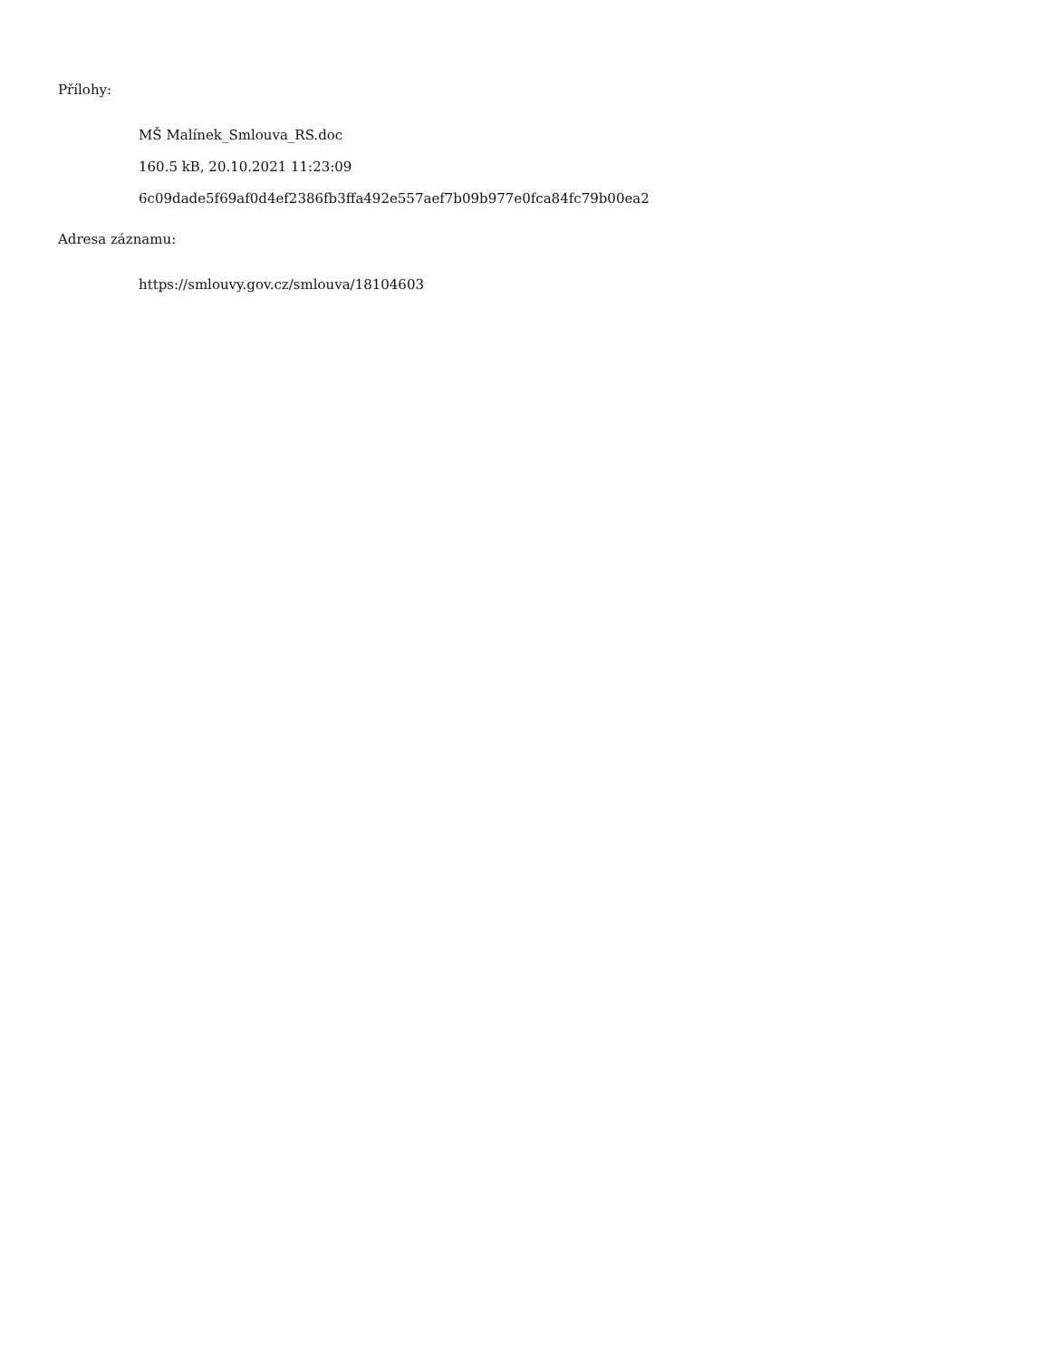Přílohy:
MŠ Malínek_Smlouva_RS.doc
160.5 kB, 20.10.2021 11:23:09
6c09dade5f69af0d4ef2386fb3ffa492e557aef7b09b977e0fca84fc79b00ea2
Adresa záznamu:
https://smlouvy.gov.cz/smlouva/18104603